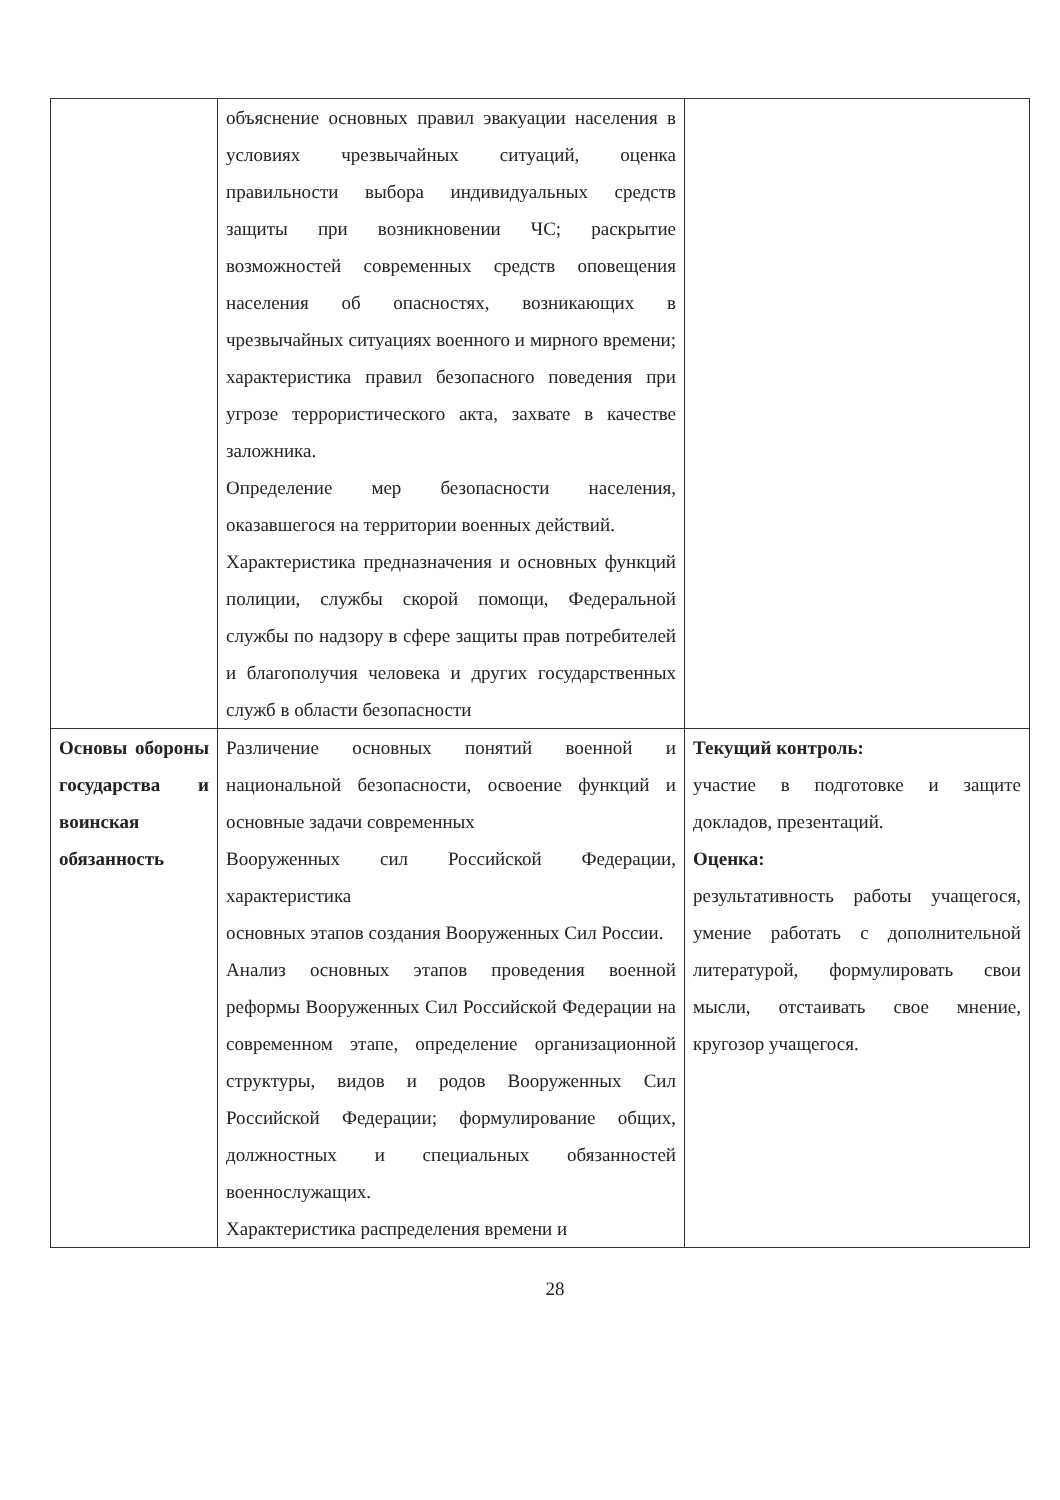| | объяснение основных правил эвакуации населения в условиях чрезвычайных ситуаций, оценка правильности выбора индивидуальных средств защиты при возникновении ЧС; раскрытие возможностей современных средств оповещения населения об опасностях, возникающих в чрезвычайных ситуациях военного и мирного времени; характеристика правил безопасного поведения при угрозе террористического акта, захвате в качестве заложника. Определение мер безопасности населения, оказавшегося на территории военных действий. Характеристика предназначения и основных функций полиции, службы скорой помощи, Федеральной службы по надзору в сфере защиты прав потребителей и благополучия человека и других государственных служб в области безопасности | |
| Основы обороны государства и воинская обязанность | Различение основных понятий военной и национальной безопасности, освоение функций и основные задачи современных Вооруженных сил Российской Федерации, характеристика основных этапов создания Вооруженных Сил России. Анализ основных этапов проведения военной реформы Вооруженных Сил Российской Федерации на современном этапе, определение организационной структуры, видов и родов Вооруженных Сил Российской Федерации; формулирование общих, должностных и специальных обязанностей военнослужащих. Характеристика распределения времени и | Текущий контроль: участие в подготовке и защите докладов, презентаций. Оценка: результативность работы учащегося, умение работать с дополнительной литературой, формулировать свои мысли, отстаивать свое мнение, кругозор учащегося. |
28